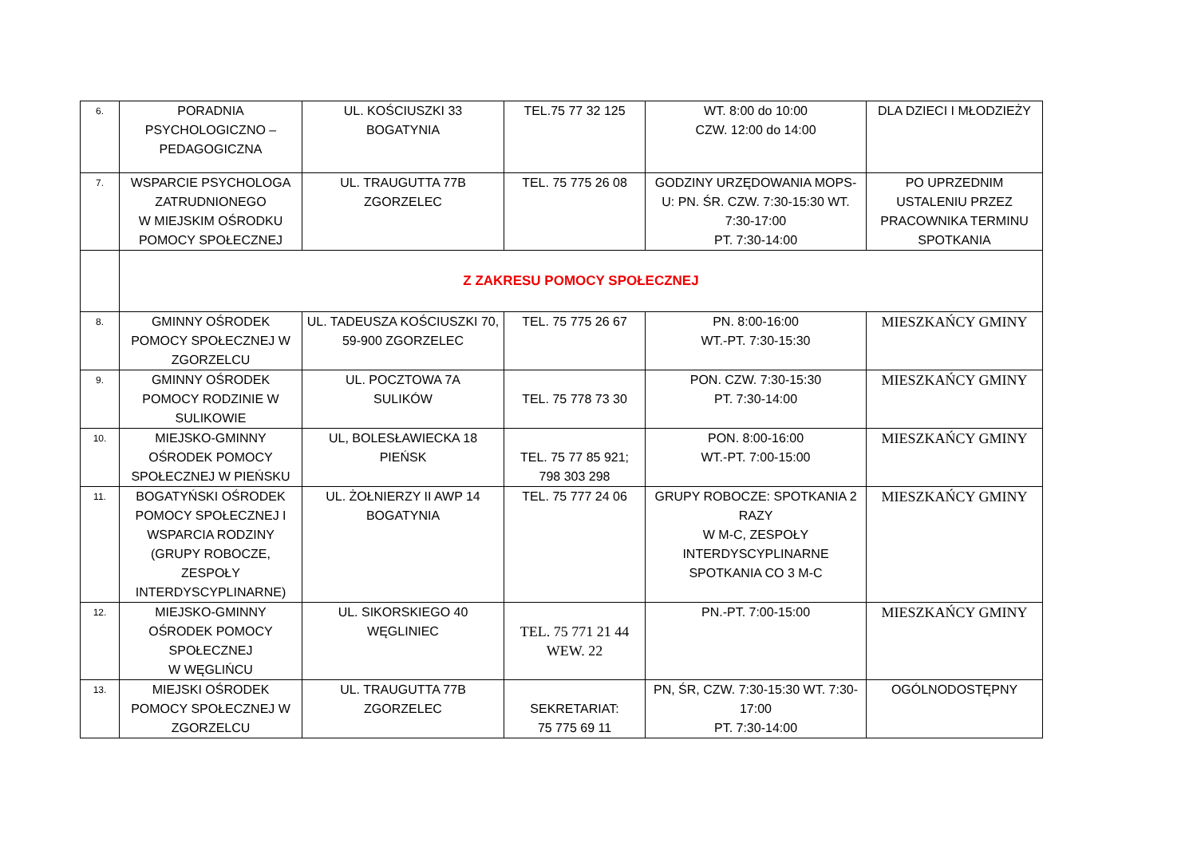| 6. | PORADNIA PSYCHOLOGICZNO – PEDAGOGICZNA | UL. KOŚCIUSZKI 33 BOGATYNIA | TEL.75 77 32 125 | WT. 8:00 do 10:00 CZW. 12:00 do 14:00 | DLA DZIECI I MŁODZIEŻY |
| 7. | WSPARCIE PSYCHOLOGA ZATRUDNIONEGO W MIEJSKIM OŚRODKU POMOCY SPOŁECZNEJ | UL. TRAUGUTTA 77B ZGORZELEC | TEL. 75 775 26 08 | GODZINY URZĘDOWANIA MOPS-U: PN. ŚR. CZW. 7:30-15:30 WT. 7:30-17:00 PT. 7:30-14:00 | PO UPRZEDNIM USTALENIU PRZEZ PRACOWNIKA TERMINU SPOTKANIA |
| | Z ZAKRESU POMOCY SPOŁECZNEJ | | | | |
| 8. | GMINNY OŚRODEK POMOCY SPOŁECZNEJ W ZGORZELCU | UL. TADEUSZA KOŚCIUSZKI 70, 59-900 ZGORZELEC | TEL. 75 775 26 67 | PN. 8:00-16:00 WT.-PT. 7:30-15:30 | MIESZKAŃCY GMINY |
| 9. | GMINNY OŚRODEK POMOCY RODZINIE W SULIKOWIE | UL. POCZTOWA 7A SULIKÓW | TEL. 75 778 73 30 | PON. CZW. 7:30-15:30 PT. 7:30-14:00 | MIESZKAŃCY GMINY |
| 10. | MIEJSKO-GMINNY OŚRODEK POMOCY SPOŁECZNEJ W PIEŃSKU | UL, BOLESŁAWIECKA 18 PIEŃSK | TEL. 75 77 85 921; 798 303 298 | PON. 8:00-16:00 WT.-PT. 7:00-15:00 | MIESZKAŃCY GMINY |
| 11. | BOGATYŃSKI OŚRODEK POMOCY SPOŁECZNEJ I WSPARCIA RODZINY (GRUPY ROBOCZE, ZESPOŁY INTERDYSCYPLINARNE) | UL. ŻOŁNIERZY II AWP 14 BOGATYNIA | TEL. 75 777 24 06 | GRUPY ROBOCZE: SPOTKANIA 2 RAZY W M-C, ZESPOŁY INTERDYSCYPLINARNE SPOTKANIA CO 3 M-C | MIESZKAŃCY GMINY |
| 12. | MIEJSKO-GMINNY OŚRODEK POMOCY SPOŁECZNEJ W WĘGLIŃCU | UL. SIKORSKIEGO 40 WĘGLINIEC | TEL. 75 771 21 44 WEW. 22 | PN.-PT. 7:00-15:00 | MIESZKAŃCY GMINY |
| 13. | MIEJSKI OŚRODEK POMOCY SPOŁECZNEJ W ZGORZELCU | UL. TRAUGUTTA 77B ZGORZELEC | SEKRETARIAT: 75 775 69 11 | PN, ŚR, CZW. 7:30-15:30 WT. 7:30-17:00 PT. 7:30-14:00 | OGÓLNODOSTĘPNY |